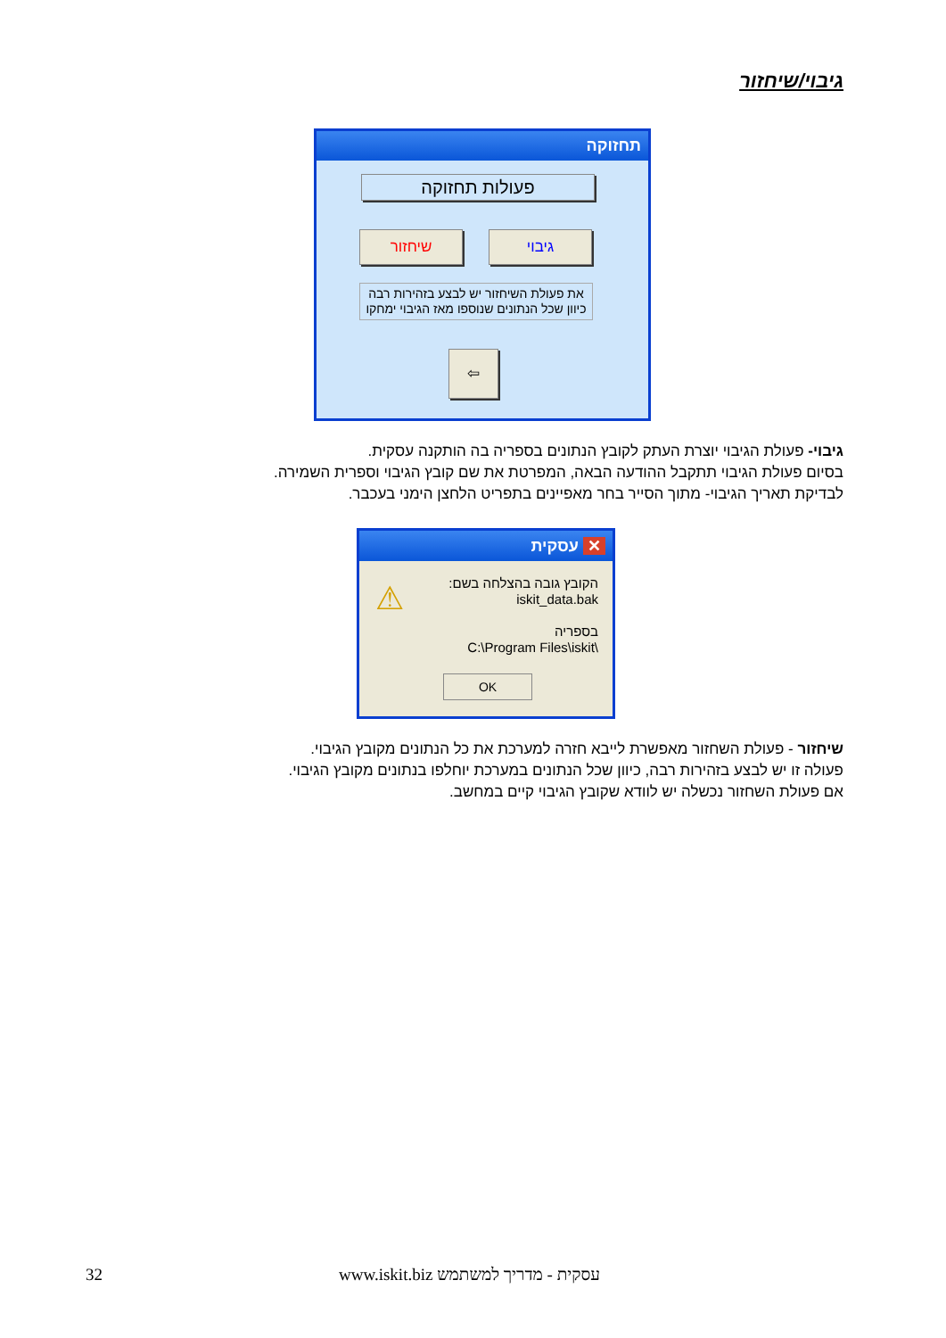גיבוי/שיחזור
תחזוקה
פעולות תחזוקה
שיחזור גיבוי
את פעולת השיחזור יש לבצע בזהירות רבה כיוון שכל הנתונים שנוספו מאז הגיבוי ימחקו
⇦
גיבוי- פעולת הגיבוי יוצרת העתק לקובץ הנתונים בספריה בה הותקנה עסקית.
בסיום פעולת הגיבוי תתקבל ההודעה הבאה, המפרטת את שם קובץ הגיבוי וספרית השמירה.
לבדיקת תאריך הגיבוי- מתוך הסייר בחר מאפיינים בתפריט הלחצן הימני בעכבר.
✕ עסקית
⚠
הקובץ גובה בהצלחה בשם:
iskit_data.bak
בספריה
C:\Program Files\iskit\
OK
שיחזור - פעולת השחזור מאפשרת לייבא חזרה למערכת את כל הנתונים מקובץ הגיבוי.
פעולה זו יש לבצע בזהירות רבה, כיוון שכל הנתונים במערכת יוחלפו בנתונים מקובץ הגיבוי.
אם פעולת השחזור נכשלה יש לוודא שקובץ הגיבוי קיים במחשב.
32
www.iskit.biz עסקית - מדריך למשתמש